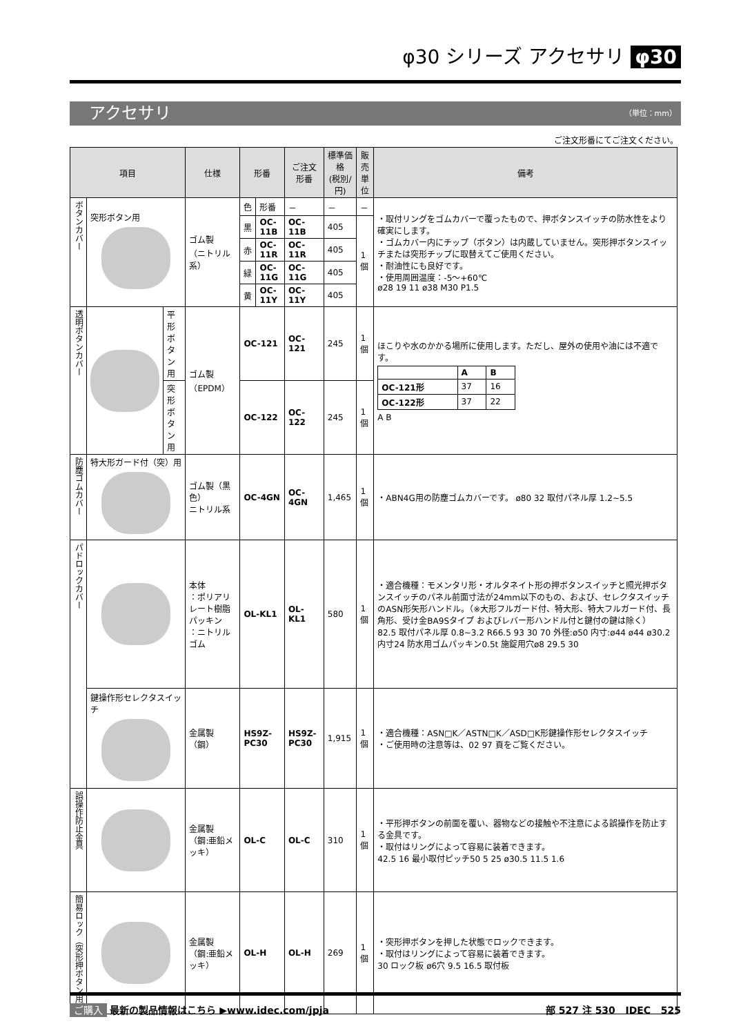φ30 シリーズ アクセサリ φ30
アクセサリ （単位：mm）
ご注文形番にてご注文ください。
| 項目 | | | 仕様 | 形番 | | ご注文形番 | 標準価格 (税別/円) | 販売 単位 | 備考 |
| --- | --- | --- | --- | --- | --- | --- | --- | --- | --- |
| ボタンカバー | 突形ボタン用 | | ゴム製 （ニトリル系） | 色 | 形番 | － | － | － | ・取付リングをゴムカバーで覆ったもので、押ボタンスイッチの防水性をより確実にします。 ・ゴムカバー内にチップ（ボタン）は内蔵していません。突形押ボタンスイッチまたは突形チップに取替えてご使用ください。 ・耐油性にも良好です。 ・使用周囲温度：-5〜+60℃ ø28 19 11 ø38 M30 P1.5 |
| | | | | 黒 | OC-11B | OC-11B | 405 | 1個 | |
| | | | | 赤 | OC-11R | OC-11R | 405 | | |
| | | | | 緑 | OC-11G | OC-11G | 405 | | |
| | | | | 黄 | OC-11Y | OC-11Y | 405 | | |
| 透明ボタンカバー | | 平形ボタン用 | ゴム製 （EPDM） | OC-121 | | OC-121 | 245 | 1個 | ほこりや水のかかる場所に使用します。ただし、屋外の使用や油には不適です。 / / A / B / / OC-121形 / 37 / 16 / / OC-122形 / 37 / 22 / A B |
| | | 突形ボタン用 | | OC-122 | | OC-122 | 245 | 1個 | |
| 防塵ゴムカバー | 特大形ガード付（突）用 | | ゴム製（黒色） ニトリル系 | OC-4GN | | OC-4GN | 1,465 | 1個 | ・ABN4G用の防塵ゴムカバーです。 ø80 32 取付パネル厚 1.2~5.5 |
| パドロックカバー | | | 本体 ：ポリアリレート樹脂 パッキン ：ニトリルゴム | OL-KL1 | | OL-KL1 | 580 | 1個 | ・適合機種：モメンタリ形・オルタネイト形の押ボタンスイッチと照光押ボタンスイッチのパネル前面寸法が24mm以下のもの、および、セレクタスイッチのASN形矢形ハンドル。（※大形フルガード付、特大形、特大フルガード付、長角形、受け金BA9Sタイプ およびレバー形ハンドル付と鍵付の鍵は除く） 82.5 取付パネル厚 0.8~3.2 R66.5 93 30 70 外径:ø50 内寸:ø44 ø44 ø30.2 内寸24 防水用ゴムパッキン0.5t 施錠用穴ø8 29.5 30 |
| | 鍵操作形セレクタスイッチ | | 金属製（鋼） | HS9Z-PC30 | | HS9Z-PC30 | 1,915 | 1個 | ・適合機種：ASN□K／ASTN□K／ASD□K形鍵操作形セレクタスイッチ ・ご使用時の注意等は、02 97 頁をご覧ください。 |
| 誤操作防止金具 | | | 金属製 （鋼:亜鉛メッキ） | OL-C | | OL-C | 310 | 1個 | ・平形押ボタンの前面を覆い、器物などの接触や不注意による誤操作を防止する金具です。 ・取付はリングによって容易に装着できます。 42.5 16 最小取付ピッチ50 5 25 ø30.5 11.5 1.6 |
| 簡易ロック（突形押ボタン用） | | | 金属製 （鋼:亜鉛メッキ） | OL-H | | OL-H | 269 | 1個 | ・突形押ボタンを押した状態でロックできます。 ・取付はリングによって容易に装着できます。 30 ロック板 ø6穴 9.5 16.5 取付板 |
ご購入 最新の製品情報はこちら ▶www.idec.com/jpja 部 527 注 530 IDEC 525